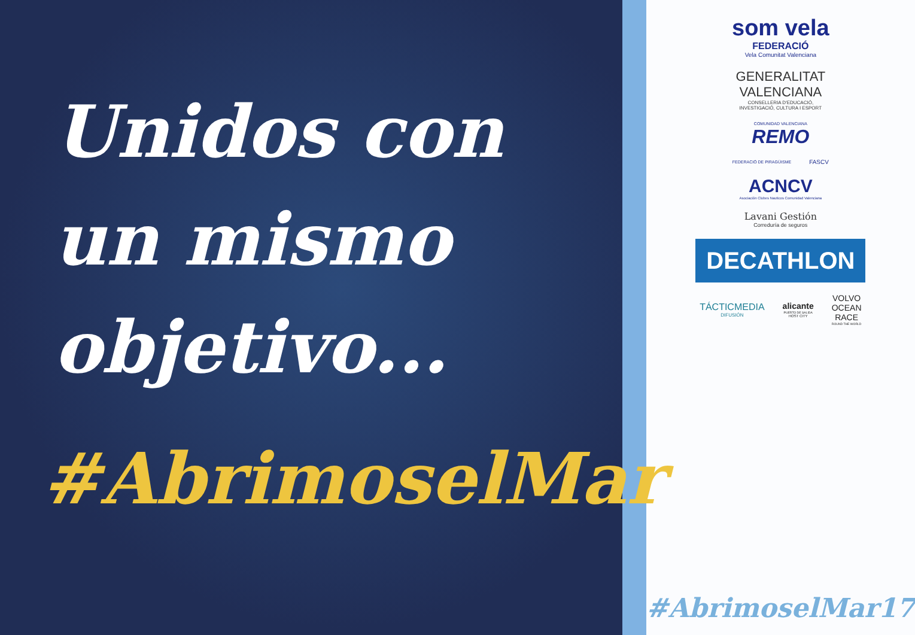Unidos con
un mismo
objetivo...
#AbrimoselMar
som vela
FEDERACIÓ
Vela Comunitat Valenciana
GENERALITAT
VALENCIANA
CONSELLERIA D'EDUCACIÓ,
INVESTIGACIÓ, CULTURA I ESPORT
COMUNIDAD VALENCIANA
REMO
FEDERACIÓ DE PIRAGÜISME
FASCV
ACNCV
Asociación Clubes Nauticos Comunidad Valenciana
Lavani Gestión
Correduría de seguros
DECATHLON
TÁCTICMEDIA
DIFUSIÓN
alicante
PUERTO DE SALIDA
HOST CITY
VOLVO
OCEAN
RACE
ROUND THE WORLD
#AbrimoselMar17